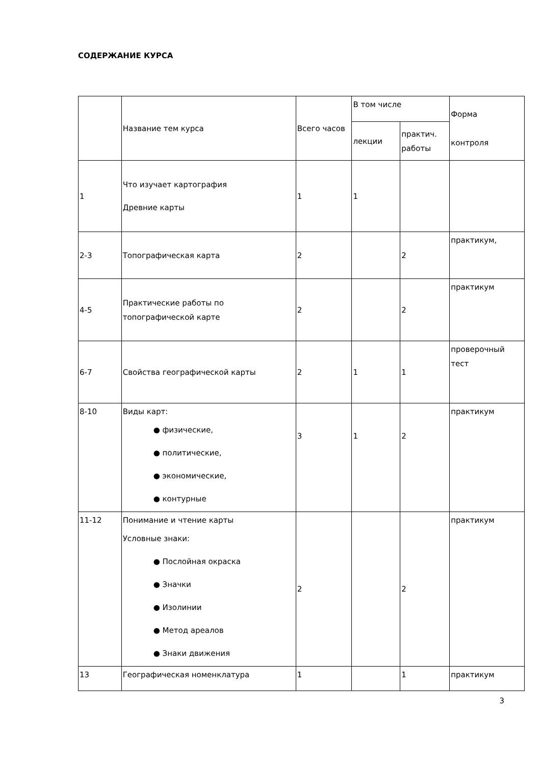СОДЕРЖАНИЕ КУРСА
| | Название тем курса | Всего часов | В том числе | | Форма контроля |
| --- | --- | --- | --- | --- | --- |
| | | | лекции | практич. работы | |
| 1 | Что изучает картография Древние карты | 1 | 1 | | |
| 2-3 | Топографическая карта | 2 | | 2 | практикум, |
| 4-5 | Практические работы по топографической карте | 2 | | 2 | практикум |
| 6-7 | Свойства географической карты | 2 | 1 | 1 | проверочный тест |
| 8-10 | Виды карт: ● физические, ● политические, ● экономические, ● контурные | 3 | 1 | 2 | практикум |
| 11-12 | Понимание и чтение карты Условные знаки: ● Послойная окраска ● Значки ● Изолинии ● Метод ареалов ● Знаки движения | 2 | | 2 | практикум |
| 13 | Географическая номенклатура | 1 | | 1 | практикум |
3